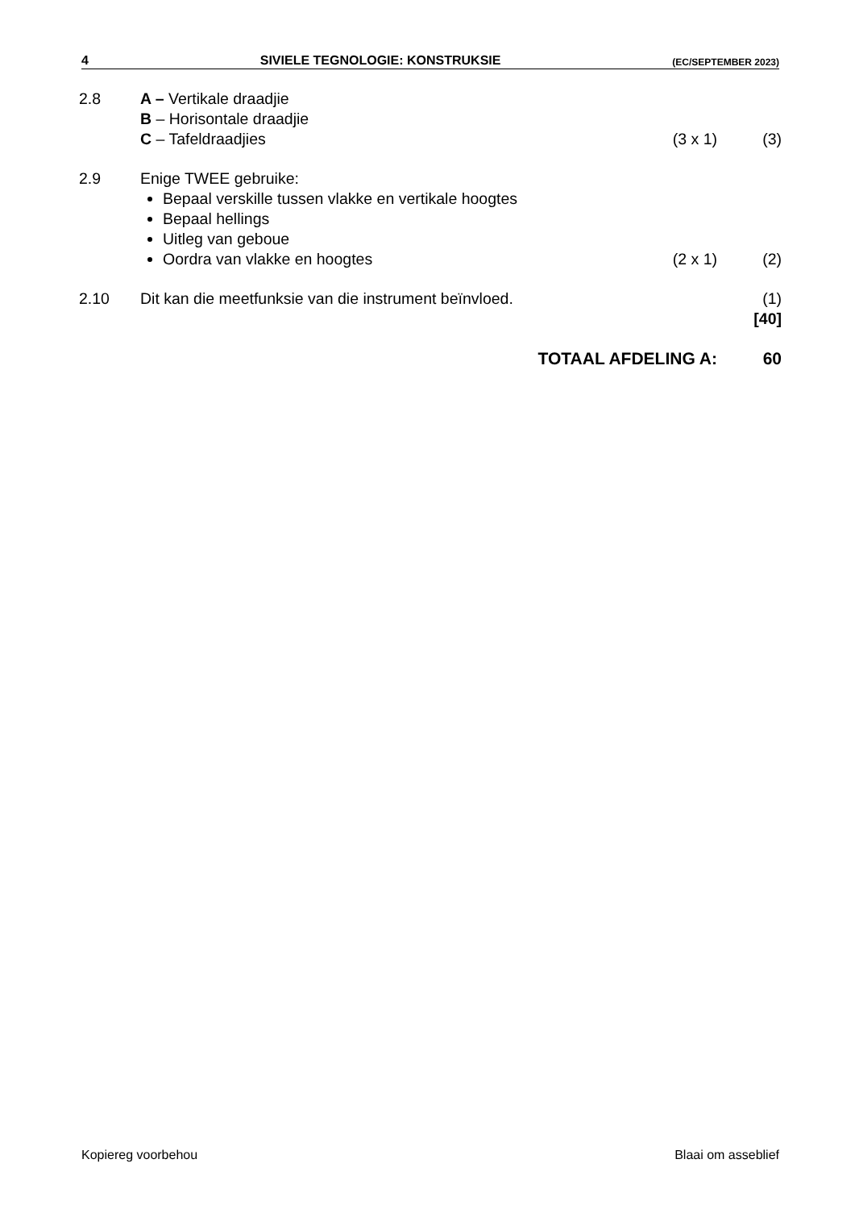4 SIVIELE TEGNOLOGIE: KONSTRUKSIE (EC/SEPTEMBER 2023)
2.8 A – Vertikale draadjie
B – Horisontale draadjie
C – Tafeldraadjies
(3 x 1) (3)
2.9 Enige TWEE gebruike:
Bepaal verskille tussen vlakke en vertikale hoogtes
Bepaal hellings
Uitleg van geboue
Oordra van vlakke en hoogtes
(2 x 1) (2)
2.10 Dit kan die meetfunksie van die instrument beïnvloed.
(1)
[40]
TOTAAL AFDELING A: 60
Kopiereg voorbehou Blaai om asseblief